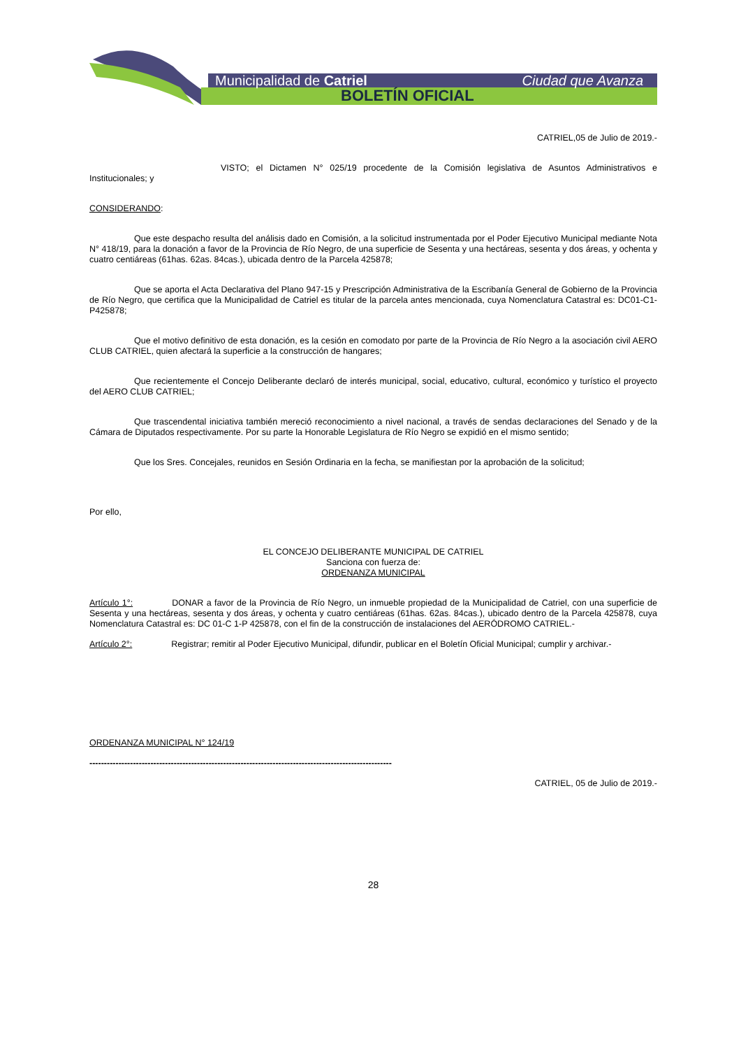Municipalidad de Catriel Ciudad que Avanza
BOLETÍN OFICIAL
CATRIEL,05 de Julio de 2019.-
VISTO; el Dictamen N° 025/19 procedente de la Comisión legislativa de Asuntos Administrativos e Institucionales; y
CONSIDERANDO:
Que este despacho resulta del análisis dado en Comisión, a la solicitud instrumentada por el Poder Ejecutivo Municipal mediante Nota N° 418/19, para la donación a favor de la Provincia de Río Negro, de una superficie de Sesenta y una hectáreas, sesenta y dos áreas, y ochenta y cuatro centiáreas (61has. 62as. 84cas.), ubicada dentro de la Parcela 425878;
Que se aporta el Acta Declarativa del Plano 947-15 y Prescripción Administrativa de la Escribanía General de Gobierno de la Provincia de Río Negro, que certifica que la Municipalidad de Catriel es titular de la parcela antes mencionada, cuya Nomenclatura Catastral es: DC01-C1-P425878;
Que el motivo definitivo de esta donación, es la cesión en comodato por parte de la Provincia de Río Negro a la asociación civil AERO CLUB CATRIEL, quien afectará la superficie a la construcción de hangares;
Que recientemente el Concejo Deliberante declaró de interés municipal, social, educativo, cultural, económico y turístico el proyecto del AERO CLUB CATRIEL;
Que trascendental iniciativa también mereció reconocimiento a nivel nacional, a través de sendas declaraciones del Senado y de la Cámara de Diputados respectivamente. Por su parte la Honorable Legislatura de Río Negro se expidió en el mismo sentido;
Que los Sres. Concejales, reunidos en Sesión Ordinaria en la fecha, se manifiestan por la aprobación de la solicitud;
Por ello,
EL CONCEJO DELIBERANTE MUNICIPAL DE CATRIEL
Sanciona con fuerza de:
ORDENANZA MUNICIPAL
Artículo 1°: DONAR a favor de la Provincia de Río Negro, un inmueble propiedad de la Municipalidad de Catriel, con una superficie de Sesenta y una hectáreas, sesenta y dos áreas, y ochenta y cuatro centiáreas (61has. 62as. 84cas.), ubicado dentro de la Parcela 425878, cuya Nomenclatura Catastral es: DC 01-C 1-P 425878, con el fin de la construcción de instalaciones del AERÓDROMO CATRIEL.-
Artículo 2°: Registrar; remitir al Poder Ejecutivo Municipal, difundir, publicar en el Boletín Oficial Municipal; cumplir y archivar.-
ORDENANZA MUNICIPAL N° 124/19
--------------------------------------------------------------------------------------------------------
CATRIEL, 05 de Julio de 2019.-
28